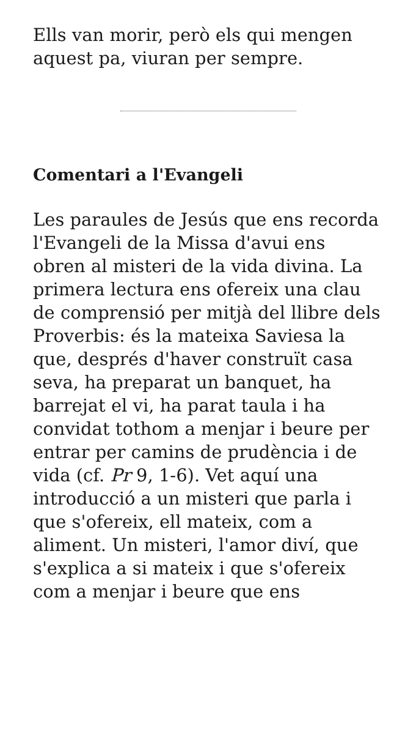Ells van morir, però els qui mengen aquest pa, viuran per sempre.
Comentari a l'Evangeli
Les paraules de Jesús que ens recorda l'Evangeli de la Missa d'avui ens obren al misteri de la vida divina. La primera lectura ens ofereix una clau de comprensió per mitjà del llibre dels Proverbis: és la mateixa Saviesa la que, després d'haver construït casa seva, ha preparat un banquet, ha barrejat el vi, ha parat taula i ha convidat tothom a menjar i beure per entrar per camins de prudència i de vida (cf. Pr 9, 1-6). Vet aquí una introducció a un misteri que parla i que s'ofereix, ell mateix, com a aliment. Un misteri, l'amor diví, que s'explica a si mateix i que s'ofereix com a menjar i beure que ens